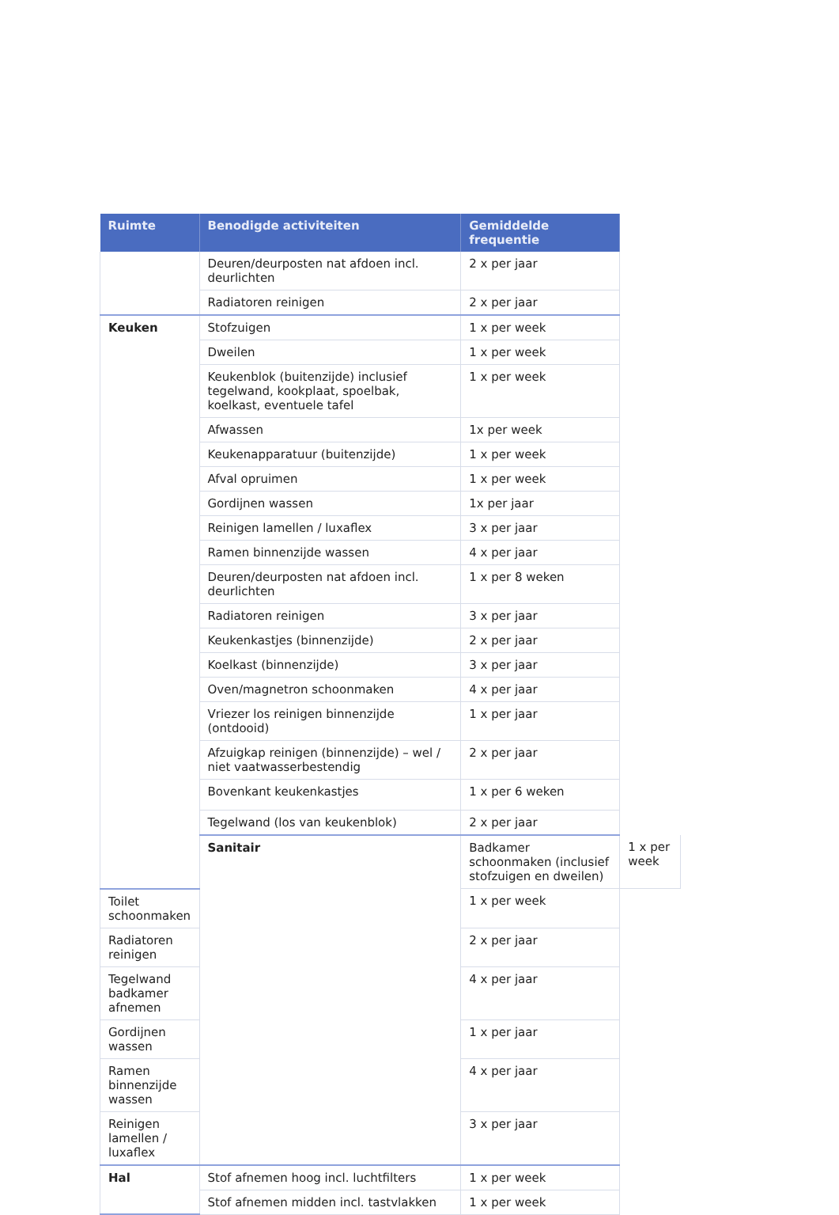| Ruimte | Benodigde activiteiten | Gemiddelde frequentie | |
| --- | --- | --- | --- |
| | Deuren/deurposten nat afdoen incl. deurlichten | 2 x per jaar | |
| | Radiatoren reinigen | 2 x per jaar | |
| Keuken | Stofzuigen | 1 x per week | |
| | Dweilen | 1 x per week | |
| | Keukenblok (buitenzijde) inclusief tegelwand, kookplaat, spoelbak, koelkast, eventuele tafel | 1 x per week | |
| | Afwassen | 1x per week | |
| | Keukenapparatuur (buitenzijde) | 1 x per week | |
| | Afval opruimen | 1 x per week | |
| | Gordijnen wassen | 1x per jaar | |
| | Reinigen lamellen / luxaflex | 3 x per jaar | |
| | Ramen binnenzijde wassen | 4 x per jaar | |
| | Deuren/deurposten nat afdoen incl. deurlichten | 1 x per 8 weken | |
| | Radiatoren reinigen | 3 x per jaar | |
| | Keukenkastjes (binnenzijde) | 2 x per jaar | |
| | Koelkast (binnenzijde) | 3 x per jaar | |
| | Oven/magnetron schoonmaken | 4 x per jaar | |
| | Vriezer los reinigen binnenzijde (ontdooid) | 1 x per jaar | |
| | Afzuigkap reinigen (binnenzijde) – wel / niet vaatwasserbestendig | 2 x per jaar | |
| | Bovenkant keukenkastjes | 1 x per 6 weken | |
| | Tegelwand (los van keukenblok) | 2 x per jaar | |
| | Sanitair | Badkamer schoonmaken (inclusief stofzuigen en dweilen) | 1 x per week |
| Toilet schoonmaken | | 1 x per week | |
| Radiatoren reinigen | | 2 x per jaar | |
| Tegelwand badkamer afnemen | | 4 x per jaar | |
| Gordijnen wassen | | 1 x per jaar | |
| Ramen binnenzijde wassen | | 4 x per jaar | |
| Reinigen lamellen / luxaflex | | 3 x per jaar | |
| Hal | Stof afnemen hoog incl. luchtfilters | 1 x per week | |
| | Stof afnemen midden incl. tastvlakken | 1 x per week | |